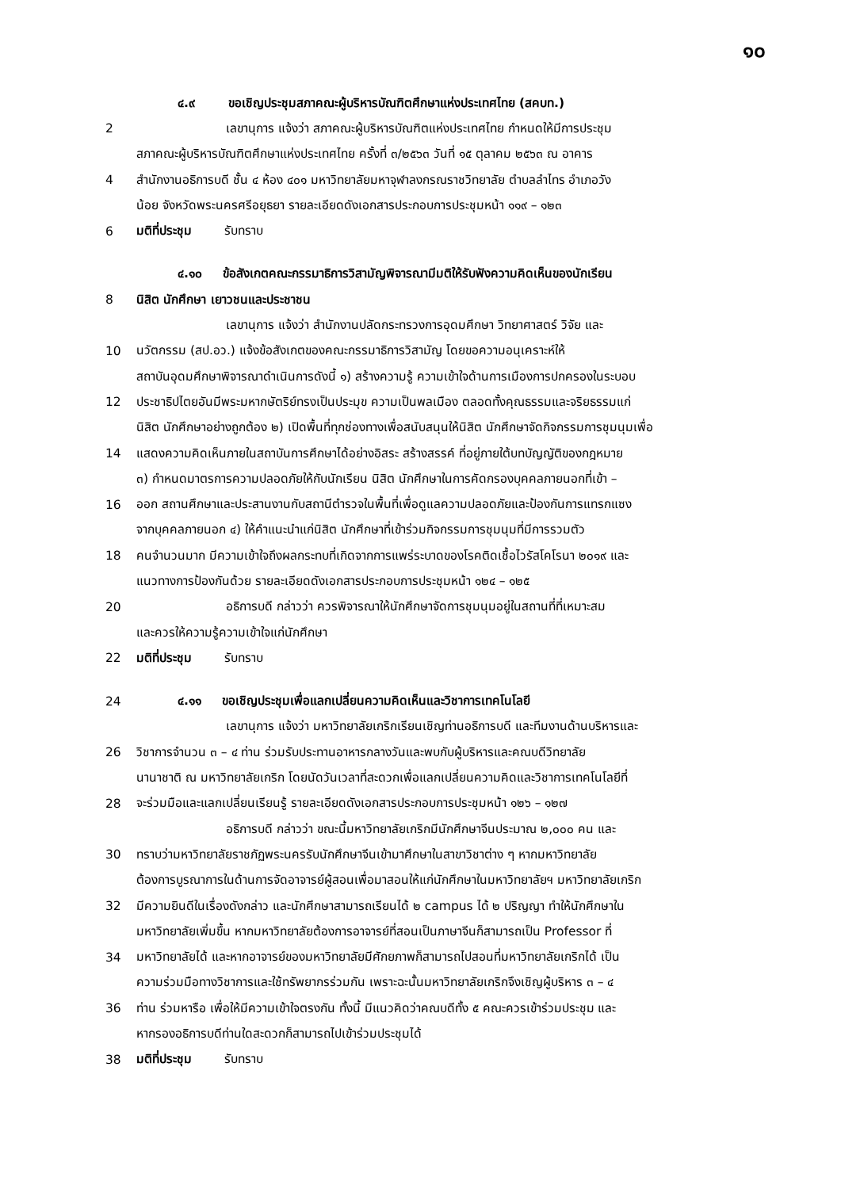๑๐
    ๔.๙    ขอเชิญประชุมสภาคณะผู้บริหารบัณฑิตศึกษาแห่งประเทศไทย (สคบท.)
2        เลขานุการ แจ้งว่า สภาคณะผู้บริหารบัณฑิตแห่งประเทศไทย กำหนดให้มีการประชุม
สภาคณะผู้บริหารบัณฑิตศึกษาแห่งประเทศไทย ครั้งที่ ๓/๒๕๖๓ วันที่ ๑๕ ตุลาคม ๒๕๖๓ ณ อาคาร
4 สำนักงานอธิการบดี ชั้น ๔ ห้อง ๔๐๑ มหาวิทยาลัยมหาจุฬาลงกรณราชวิทยาลัย ตำบลลำไทร อำเภอวัง
น้อย จังหวัดพระนครศรีอยุธยา รายละเอียดดังเอกสารประกอบการประชุมหน้า ๑๑๙ – ๑๒๓
6 มติที่ประชุม    รับทราบ
    ๔.๑๐   ข้อสังเกตคณะกรรมาธิการวิสามัญพิจารณามีมติให้รับฟังความคิดเห็นของนักเรียน
8 นิสิต นักศึกษา เยาวชนและประชาชน
        เลขานุการ แจ้งว่า สำนักงานปลัดกระทรวงการอุดมศึกษา วิทยาศาสตร์ วิจัย และ
10 นวัตกรรม (สป.อว.) แจ้งข้อสังเกตของคณะกรรมาธิการวิสามัญ โดยขอความอนุเคราะห์ให้
สถาบันอุดมศึกษาพิจารณาดำเนินการดังนี้ ๑) สร้างความรู้ ความเข้าใจด้านการเมืองการปกครองในระบอบ
12 ประชาธิปไตยอันมีพระมหากษัตริย์ทรงเป็นประมุข ความเป็นพลเมือง ตลอดทั้งคุณธรรมและจริยธรรมแก่
นิสิต นักศึกษาอย่างถูกต้อง ๒) เปิดพื้นที่ทุกช่องทางเพื่อสนับสนุนให้นิสิต นักศึกษาจัดกิจกรรมการชุมนุมเพื่อ
14 แสดงความคิดเห็นภายในสถาบันการศึกษาได้อย่างอิสระ สร้างสรรค์ ที่อยู่ภายใต้บทบัญญัติของกฎหมาย
๓) กำหนดมาตรการความปลอดภัยให้กับนักเรียน นิสิต นักศึกษาในการคัดกรองบุคคลภายนอกที่เข้า –
16 ออก สถานศึกษาและประสานงานกับสถานีตำรวจในพื้นที่เพื่อดูแลความปลอดภัยและป้องกันการแทรกแซง
จากบุคคลภายนอก ๔) ให้คำแนะนำแก่นิสิต นักศึกษาที่เข้าร่วมกิจกรรมการชุมนุมที่มีการรวมตัว
18 คนจำนวนมาก มีความเข้าใจถึงผลกระทบที่เกิดจากการแพร่ระบาดของโรคติดเชื้อไวรัสโคโรนา ๒๐๑๙ และ
แนวทางการป้องกันด้วย รายละเอียดดังเอกสารประกอบการประชุมหน้า ๑๒๔ – ๑๒๕
20        อธิการบดี กล่าวว่า ควรพิจารณาให้นักศึกษาจัดการชุมนุมอยู่ในสถานที่ที่เหมาะสม
และควรให้ความรู้ความเข้าใจแก่นักศึกษา
22 มติที่ประชุม    รับทราบ
24    ๔.๑๑   ขอเชิญประชุมเพื่อแลกเปลี่ยนความคิดเห็นและวิชาการเทคโนโลยี
        เลขานุการ แจ้งว่า มหาวิทยาลัยเกริกเรียนเชิญท่านอธิการบดี และทีมงานด้านบริหารและ
26 วิชาการจำนวน ๓ – ๔ ท่าน ร่วมรับประทานอาหารกลางวันและพบกับผู้บริหารและคณบดีวิทยาลัย
นานาชาติ ณ มหาวิทยาลัยเกริก โดยนัดวันเวลาที่สะดวกเพื่อแลกเปลี่ยนความคิดและวิชาการเทคโนโลยีที่
28 จะร่วมมือและแลกเปลี่ยนเรียนรู้ รายละเอียดดังเอกสารประกอบการประชุมหน้า ๑๒๖ – ๑๒๗
        อธิการบดี กล่าวว่า ขณะนี้มหาวิทยาลัยเกริกมีนักศึกษาจีนประมาณ ๒,๐๐๐ คน และ
30 ทราบว่ามหาวิทยาลัยราชภัฏพระนครรับนักศึกษาจีนเข้ามาศึกษาในสาขาวิชาต่าง ๆ หากมหาวิทยาลัย
ต้องการบูรณาการในด้านการจัดอาจารย์ผู้สอนเพื่อมาสอนให้แก่นักศึกษาในมหาวิทยาลัยฯ มหาวิทยาลัยเกริก
32 มีความยินดีในเรื่องดังกล่าว และนักศึกษาสามารถเรียนได้ ๒ campus ได้ ๒ ปริญญา ทำให้นักศึกษาใน
มหาวิทยาลัยเพิ่มขึ้น หากมหาวิทยาลัยต้องการอาจารย์ที่สอนเป็นภาษาจีนก็สามารถเป็น Professor ที่
34 มหาวิทยาลัยได้ และหากอาจารย์ของมหาวิทยาลัยมีศักยภาพก็สามารถไปสอนที่มหาวิทยาลัยเกริกได้ เป็น
ความร่วมมือทางวิชาการและใช้ทรัพยากรร่วมกัน เพราะฉะนั้นมหาวิทยาลัยเกริกจึงเชิญผู้บริหาร ๓ – ๔
36 ท่าน ร่วมหารือ เพื่อให้มีความเข้าใจตรงกัน ทั้งนี้ มีแนวคิดว่าคณบดีทั้ง ๕ คณะควรเข้าร่วมประชุม และ
หากรองอธิการบดีท่านใดสะดวกก็สามารถไปเข้าร่วมประชุมได้
38 มติที่ประชุม    รับทราบ